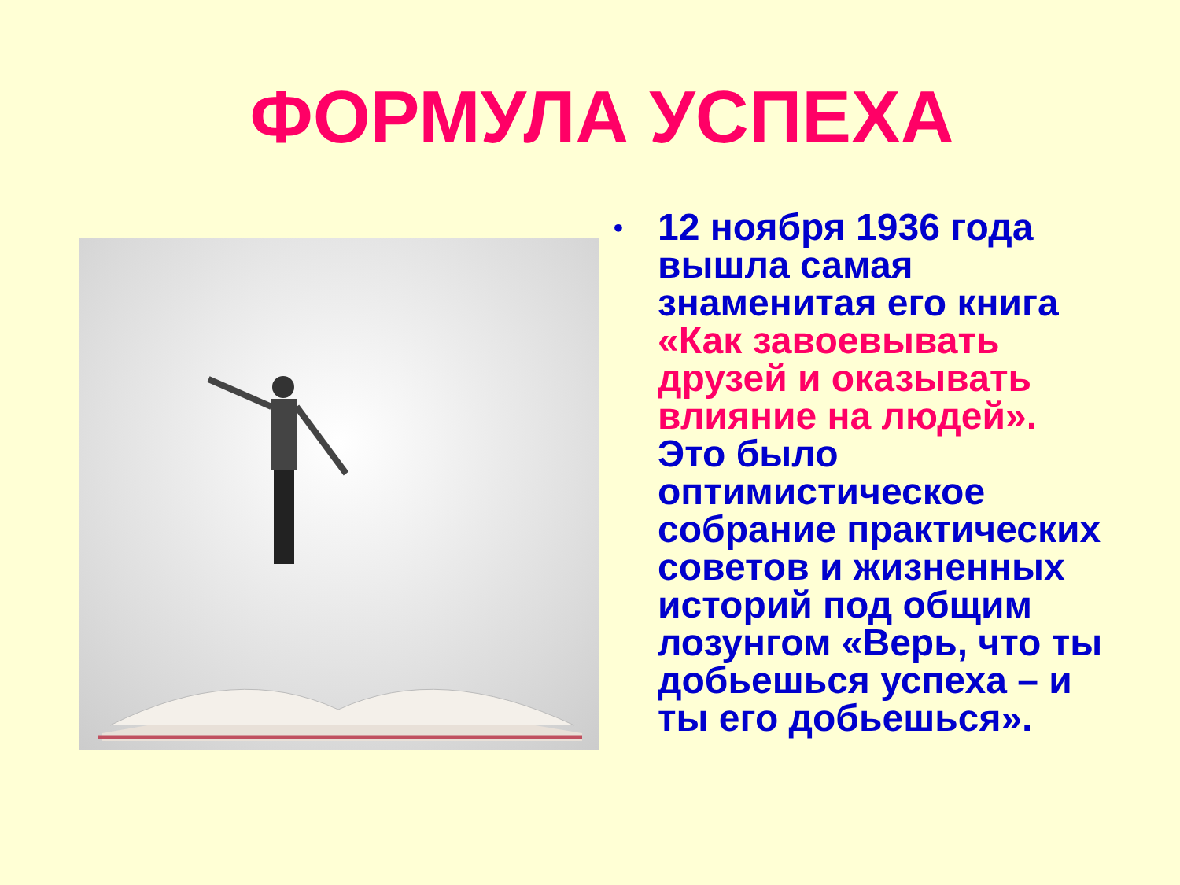ФОРМУЛА УСПЕХА
•
12 ноября 1936 года вышла самая знаменитая его книга «Как завоевывать друзей и оказывать влияние на людей». Это было оптимистическое собрание практических советов и жизненных историй под общим лозунгом «Верь, что ты добьешься успеха – и ты его добьешься».